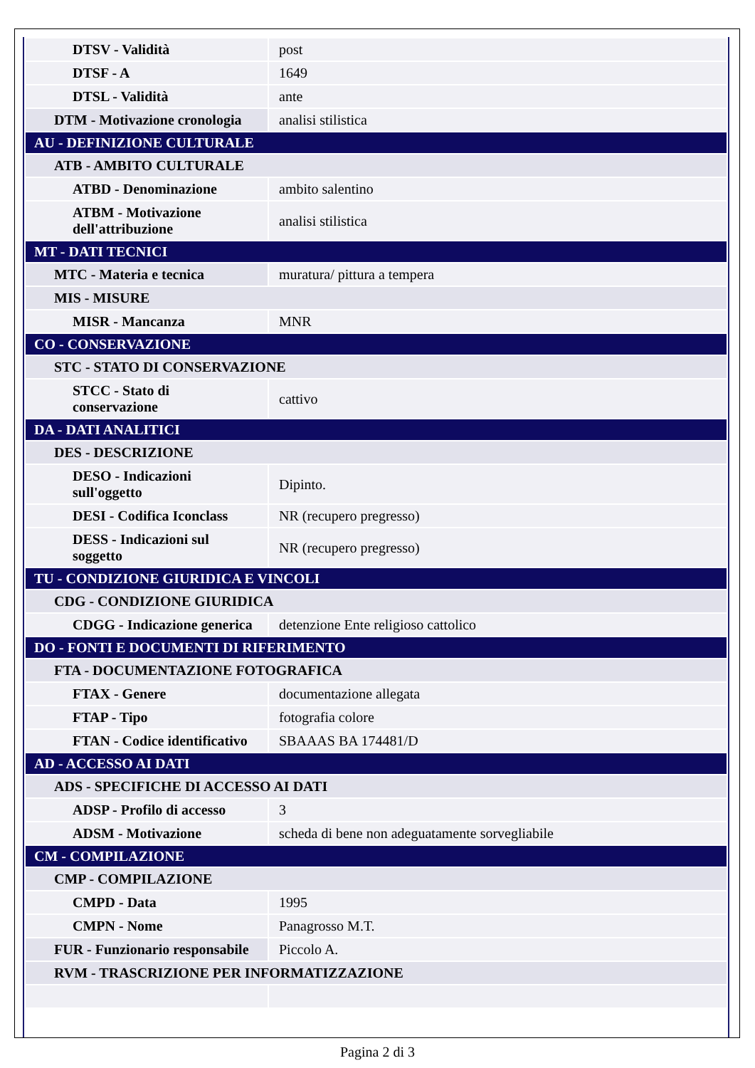| DTSV - Validità | post |
| DTSF - A | 1649 |
| DTSL - Validità | ante |
| DTM - Motivazione cronologia | analisi stilistica |
| AU - DEFINIZIONE CULTURALE | |
| ATB - AMBITO CULTURALE | |
| ATBD - Denominazione | ambito salentino |
| ATBM - Motivazione dell'attribuzione | analisi stilistica |
| MT - DATI TECNICI | |
| MTC - Materia e tecnica | muratura/ pittura a tempera |
| MIS - MISURE | |
| MISR - Mancanza | MNR |
| CO - CONSERVAZIONE | |
| STC - STATO DI CONSERVAZIONE | |
| STCC - Stato di conservazione | cattivo |
| DA - DATI ANALITICI | |
| DES - DESCRIZIONE | |
| DESO - Indicazioni sull'oggetto | Dipinto. |
| DESI - Codifica Iconclass | NR (recupero pregresso) |
| DESS - Indicazioni sul soggetto | NR (recupero pregresso) |
| TU - CONDIZIONE GIURIDICA E VINCOLI | |
| CDG - CONDIZIONE GIURIDICA | |
| CDGG - Indicazione generica | detenzione Ente religioso cattolico |
| DO - FONTI E DOCUMENTI DI RIFERIMENTO | |
| FTA - DOCUMENTAZIONE FOTOGRAFICA | |
| FTAX - Genere | documentazione allegata |
| FTAP - Tipo | fotografia colore |
| FTAN - Codice identificativo | SBAAAS BA 174481/D |
| AD - ACCESSO AI DATI | |
| ADS - SPECIFICHE DI ACCESSO AI DATI | |
| ADSP - Profilo di accesso | 3 |
| ADSM - Motivazione | scheda di bene non adeguatamente sorvegliabile |
| CM - COMPILAZIONE | |
| CMP - COMPILAZIONE | |
| CMPD - Data | 1995 |
| CMPN - Nome | Panagrosso M.T. |
| FUR - Funzionario responsabile | Piccolo A. |
| RVM - TRASCRIZIONE PER INFORMATIZZAZIONE | |
Pagina 2 di 3